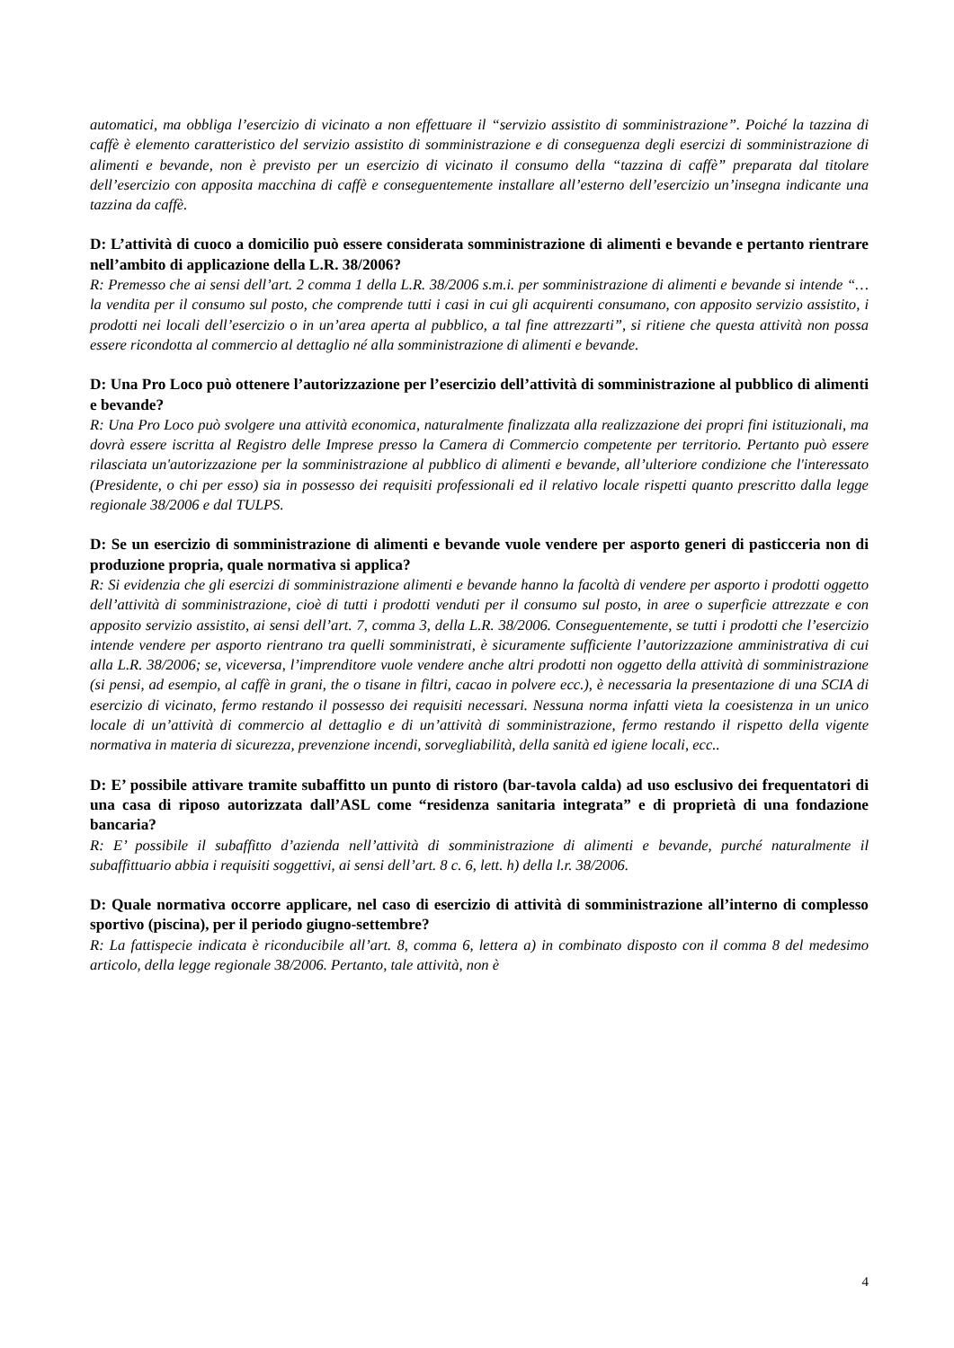automatici, ma obbliga l’esercizio di vicinato a non effettuare il “servizio assistito di somministrazione”. Poiché la tazzina di caffè è elemento caratteristico del servizio assistito di somministrazione e di conseguenza degli esercizi di somministrazione di alimenti e bevande, non è previsto per un esercizio di vicinato il consumo della “tazzina di caffè” preparata dal titolare dell’esercizio con apposita macchina di caffè e conseguentemente installare all’esterno dell’esercizio un’insegna indicante una tazzina da caffè.
D: L’attività di cuoco a domicilio può essere considerata somministrazione di alimenti e bevande e pertanto rientrare nell’ambito di applicazione della L.R. 38/2006?
R: Premesso che ai sensi dell’art. 2 comma 1 della L.R. 38/2006 s.m.i. per somministrazione di alimenti e bevande si intende “…la vendita per il consumo sul posto, che comprende tutti i casi in cui gli acquirenti consumano, con apposito servizio assistito, i prodotti nei locali dell’esercizio o in un’area aperta al pubblico, a tal fine attrezzarti”, si ritiene che questa attività non possa essere ricondotta al commercio al dettaglio né alla somministrazione di alimenti e bevande.
D: Una Pro Loco può ottenere l’autorizzazione per l’esercizio dell’attività di somministrazione al pubblico di alimenti e bevande?
R: Una Pro Loco può svolgere una attività economica, naturalmente finalizzata alla realizzazione dei propri fini istituzionali, ma dovrà essere iscritta al Registro delle Imprese presso la Camera di Commercio competente per territorio. Pertanto può essere rilasciata un'autorizzazione per la somministrazione al pubblico di alimenti e bevande, all’ulteriore condizione che l'interessato (Presidente, o chi per esso) sia in possesso dei requisiti professionali ed il relativo locale rispetti quanto prescritto dalla legge regionale 38/2006 e dal TULPS.
D: Se un esercizio di somministrazione di alimenti e bevande vuole vendere per asporto generi di pasticceria non di produzione propria, quale normativa si applica?
R: Si evidenzia che gli esercizi di somministrazione alimenti e bevande hanno la facoltà di vendere per asporto i prodotti oggetto dell’attività di somministrazione, cioè di tutti i prodotti venduti per il consumo sul posto, in aree o superficie attrezzate e con apposito servizio assistito, ai sensi dell’art. 7, comma 3, della L.R. 38/2006. Conseguentemente, se tutti i prodotti che l’esercizio intende vendere per asporto rientrano tra quelli somministrati, è sicuramente sufficiente l’autorizzazione amministrativa di cui alla L.R. 38/2006; se, viceversa, l’imprenditore vuole vendere anche altri prodotti non oggetto della attività di somministrazione (si pensi, ad esempio, al caffè in grani, the o tisane in filtri, cacao in polvere ecc.), è necessaria la presentazione di una SCIA di esercizio di vicinato, fermo restando il possesso dei requisiti necessari. Nessuna norma infatti vieta la coesistenza in un unico locale di un’attività di commercio al dettaglio e di un’attività di somministrazione, fermo restando il rispetto della vigente normativa in materia di sicurezza, prevenzione incendi, sorvegliabilità, della sanità ed igiene locali, ecc..
D: E’ possibile attivare tramite subaffitto un punto di ristoro (bar-tavola calda) ad uso esclusivo dei frequentatori di una casa di riposo autorizzata dall’ASL come “residenza sanitaria integrata” e di proprietà di una fondazione bancaria?
R: E’ possibile il subaffitto d’azienda nell’attività di somministrazione di alimenti e bevande, purché naturalmente il subaffittuario abbia i requisiti soggettivi, ai sensi dell’art. 8 c. 6, lett. h) della l.r. 38/2006.
D: Quale normativa occorre applicare, nel caso di esercizio di attività di somministrazione all’interno di complesso sportivo (piscina), per il periodo giugno-settembre?
R: La fattispecie indicata è riconducibile all’art. 8, comma 6, lettera a) in combinato disposto con il comma 8 del medesimo articolo, della legge regionale 38/2006. Pertanto, tale attività, non è
4